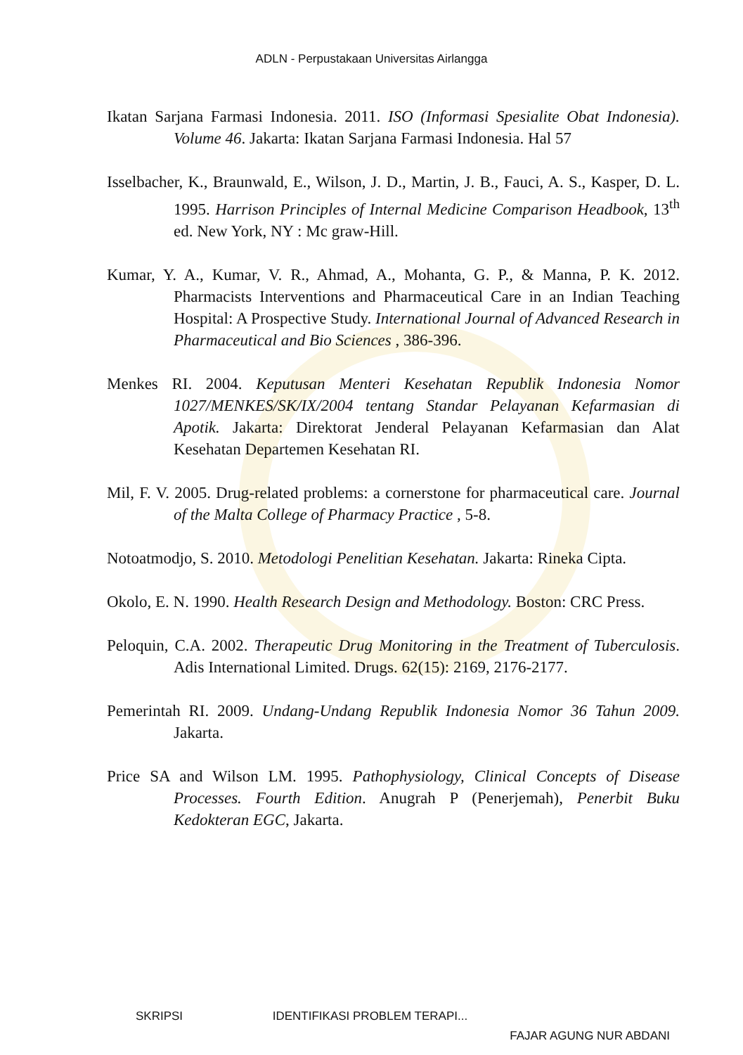ADLN - Perpustakaan Universitas Airlangga
Ikatan Sarjana Farmasi Indonesia. 2011. ISO (Informasi Spesialite Obat Indonesia). Volume 46. Jakarta: Ikatan Sarjana Farmasi Indonesia. Hal 57
Isselbacher, K., Braunwald, E., Wilson, J. D., Martin, J. B., Fauci, A. S., Kasper, D. L. 1995. Harrison Principles of Internal Medicine Comparison Headbook, 13<sup>th</sup> ed. New York, NY : Mc graw-Hill.
Kumar, Y. A., Kumar, V. R., Ahmad, A., Mohanta, G. P., & Manna, P. K. 2012. Pharmacists Interventions and Pharmaceutical Care in an Indian Teaching Hospital: A Prospective Study. International Journal of Advanced Research in Pharmaceutical and Bio Sciences , 386-396.
Menkes RI. 2004. Keputusan Menteri Kesehatan Republik Indonesia Nomor 1027/MENKES/SK/IX/2004 tentang Standar Pelayanan Kefarmasian di Apotik. Jakarta: Direktorat Jenderal Pelayanan Kefarmasian dan Alat Kesehatan Departemen Kesehatan RI.
Mil, F. V. 2005. Drug-related problems: a cornerstone for pharmaceutical care. Journal of the Malta College of Pharmacy Practice , 5-8.
Notoatmodjo, S. 2010. Metodologi Penelitian Kesehatan. Jakarta: Rineka Cipta.
Okolo, E. N. 1990. Health Research Design and Methodology. Boston: CRC Press.
Peloquin, C.A. 2002. Therapeutic Drug Monitoring in the Treatment of Tuberculosis. Adis International Limited. Drugs. 62(15): 2169, 2176-2177.
Pemerintah RI. 2009. Undang-Undang Republik Indonesia Nomor 36 Tahun 2009. Jakarta.
Price SA and Wilson LM. 1995. Pathophysiology, Clinical Concepts of Disease Processes. Fourth Edition. Anugrah P (Penerjemah), Penerbit Buku Kedokteran EGC, Jakarta.
SKRIPSI IDENTIFIKASI PROBLEM TERAPI...
FAJAR AGUNG NUR ABDANI